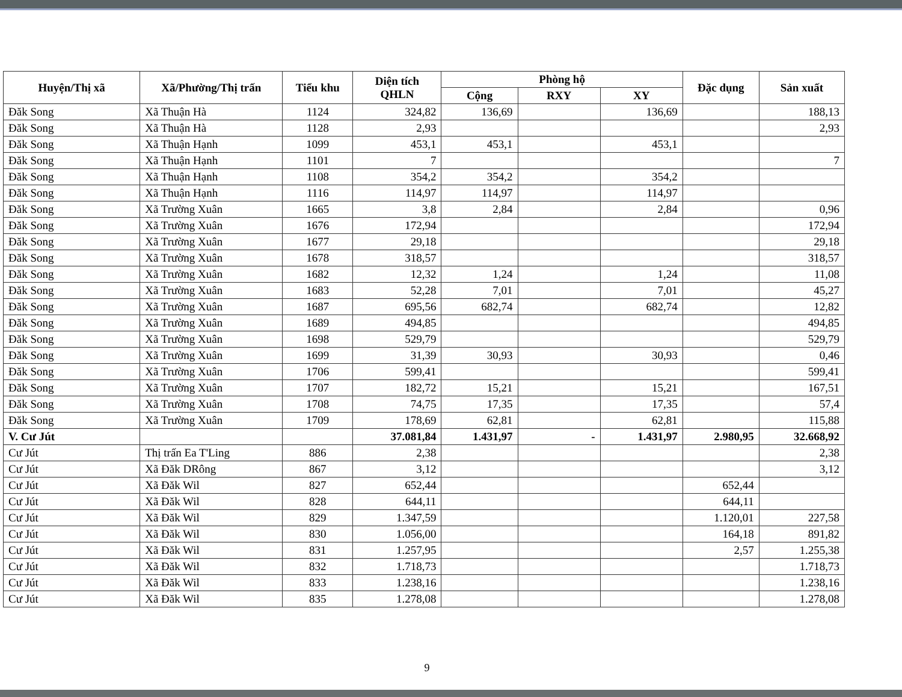| Huyện/Thị xã | Xã/Phường/Thị trấn | Tiểu khu | Diện tích QHLN | Phòng hộ | | | Đặc dụng | Sản xuất |
| --- | --- | --- | --- | --- | --- | --- | --- | --- |
| | | | | Cộng | RXY | XY | | |
| Đăk Song | Xã Thuận Hà | 1124 | 324,82 | 136,69 | | 136,69 | | 188,13 |
| Đăk Song | Xã Thuận Hà | 1128 | 2,93 | | | | | 2,93 |
| Đăk Song | Xã Thuận Hạnh | 1099 | 453,1 | 453,1 | | 453,1 | | |
| Đăk Song | Xã Thuận Hạnh | 1101 | 7 | | | | | 7 |
| Đăk Song | Xã Thuận Hạnh | 1108 | 354,2 | 354,2 | | 354,2 | | |
| Đăk Song | Xã Thuận Hạnh | 1116 | 114,97 | 114,97 | | 114,97 | | |
| Đăk Song | Xã Trường Xuân | 1665 | 3,8 | 2,84 | | 2,84 | | 0,96 |
| Đăk Song | Xã Trường Xuân | 1676 | 172,94 | | | | | 172,94 |
| Đăk Song | Xã Trường Xuân | 1677 | 29,18 | | | | | 29,18 |
| Đăk Song | Xã Trường Xuân | 1678 | 318,57 | | | | | 318,57 |
| Đăk Song | Xã Trường Xuân | 1682 | 12,32 | 1,24 | | 1,24 | | 11,08 |
| Đăk Song | Xã Trường Xuân | 1683 | 52,28 | 7,01 | | 7,01 | | 45,27 |
| Đăk Song | Xã Trường Xuân | 1687 | 695,56 | 682,74 | | 682,74 | | 12,82 |
| Đăk Song | Xã Trường Xuân | 1689 | 494,85 | | | | | 494,85 |
| Đăk Song | Xã Trường Xuân | 1698 | 529,79 | | | | | 529,79 |
| Đăk Song | Xã Trường Xuân | 1699 | 31,39 | 30,93 | | 30,93 | | 0,46 |
| Đăk Song | Xã Trường Xuân | 1706 | 599,41 | | | | | 599,41 |
| Đăk Song | Xã Trường Xuân | 1707 | 182,72 | 15,21 | | 15,21 | | 167,51 |
| Đăk Song | Xã Trường Xuân | 1708 | 74,75 | 17,35 | | 17,35 | | 57,4 |
| Đăk Song | Xã Trường Xuân | 1709 | 178,69 | 62,81 | | 62,81 | | 115,88 |
| V. Cư Jút | | | 37.081,84 | 1.431,97 | - | 1.431,97 | 2.980,95 | 32.668,92 |
| Cư Jút | Thị trấn Ea T'Ling | 886 | 2,38 | | | | | 2,38 |
| Cư Jút | Xã Đăk DRông | 867 | 3,12 | | | | | 3,12 |
| Cư Jút | Xã Đăk Wil | 827 | 652,44 | | | | 652,44 | |
| Cư Jút | Xã Đăk Wil | 828 | 644,11 | | | | 644,11 | |
| Cư Jút | Xã Đăk Wil | 829 | 1.347,59 | | | | 1.120,01 | 227,58 |
| Cư Jút | Xã Đăk Wil | 830 | 1.056,00 | | | | 164,18 | 891,82 |
| Cư Jút | Xã Đăk Wil | 831 | 1.257,95 | | | | 2,57 | 1.255,38 |
| Cư Jút | Xã Đăk Wil | 832 | 1.718,73 | | | | | 1.718,73 |
| Cư Jút | Xã Đăk Wil | 833 | 1.238,16 | | | | | 1.238,16 |
| Cư Jút | Xã Đăk Wil | 835 | 1.278,08 | | | | | 1.278,08 |
9